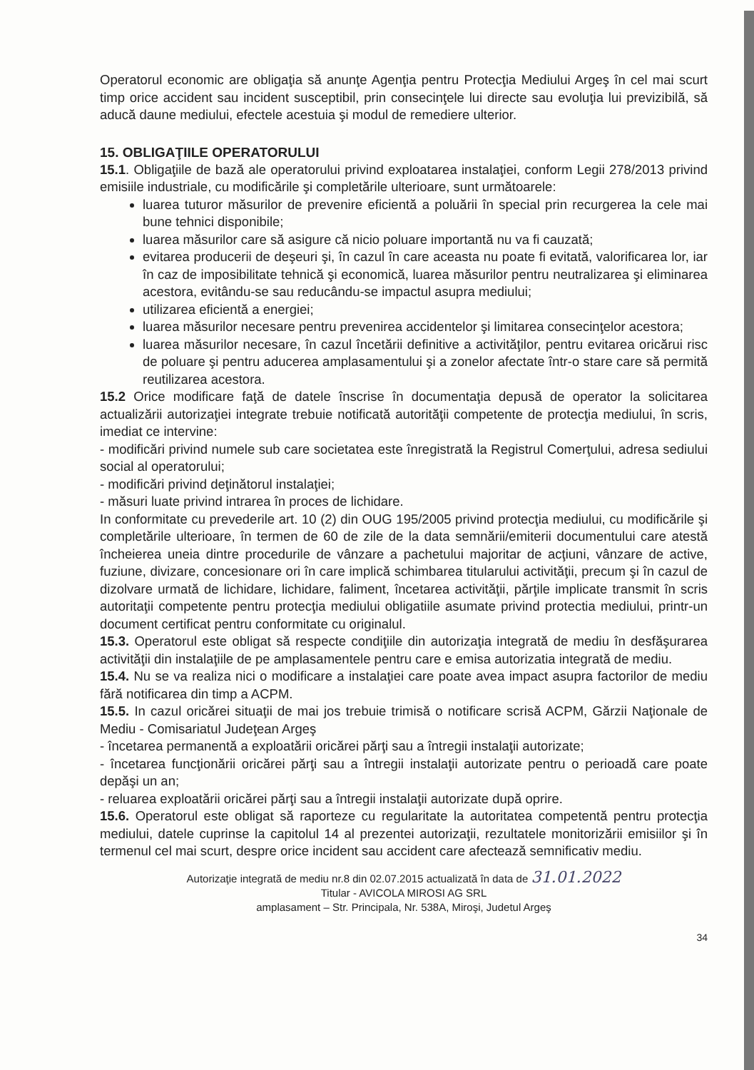Operatorul economic are obligaţia să anunţe Agenţia pentru Protecţia Mediului Argeş în cel mai scurt timp orice accident sau incident susceptibil, prin consecinţele lui directe sau evoluţia lui previzibilă, să aducă daune mediului, efectele acestuia şi modul de remediere ulterior.
15. OBLIGAŢIILE OPERATORULUI
15.1. Obligaţiile de bază ale operatorului privind exploatarea instalaţiei, conform Legii 278/2013 privind emisiile industriale, cu modificările şi completările ulterioare, sunt următoarele:
luarea tuturor măsurilor de prevenire eficientă a poluării în special prin recurgerea la cele mai bune tehnici disponibile;
luarea măsurilor care să asigure că nicio poluare importantă nu va fi cauzată;
evitarea producerii de deşeuri şi, în cazul în care aceasta nu poate fi evitată, valorificarea lor, iar în caz de imposibilitate tehnică şi economică, luarea măsurilor pentru neutralizarea şi eliminarea acestora, evitându-se sau reducându-se impactul asupra mediului;
utilizarea eficientă a energiei;
luarea măsurilor necesare pentru prevenirea accidentelor şi limitarea consecinţelor acestora;
luarea măsurilor necesare, în cazul încetării definitive a activităţilor, pentru evitarea oricărui risc de poluare şi pentru aducerea amplasamentului şi a zonelor afectate într-o stare care să permită reutilizarea acestora.
15.2 Orice modificare faţă de datele înscrise în documentaţia depusă de operator la solicitarea actualizării autorizaţiei integrate trebuie notificată autorităţii competente de protecţia mediului, în scris, imediat ce intervine:
- modificări privind numele sub care societatea este înregistrată la Registrul Comerţului, adresa sediului social al operatorului;
- modificări privind deţinătorul instalaţiei;
- măsuri luate privind intrarea în proces de lichidare.
In conformitate cu prevederile art. 10 (2) din OUG 195/2005 privind protecţia mediului, cu modificările şi completările ulterioare, în termen de 60 de zile de la data semnării/emiterii documentului care atestă încheierea uneia dintre procedurile de vânzare a pachetului majoritar de acţiuni, vânzare de active, fuziune, divizare, concesionare ori în care implică schimbarea titularului activităţii, precum şi în cazul de dizolvare urmată de lichidare, lichidare, faliment, încetarea activităţii, părţile implicate transmit în scris autoritaţii competente pentru protecţia mediului obligatiile asumate privind protectia mediului, printr-un document certificat pentru conformitate cu originalul.
15.3. Operatorul este obligat să respecte condiţiile din autorizaţia integrată de mediu în desfăşurarea activităţii din instalaţiile de pe amplasamentele pentru care e emisa autorizatia integrată de mediu.
15.4. Nu se va realiza nici o modificare a instalaţiei care poate avea impact asupra factorilor de mediu fără notificarea din timp a ACPM.
15.5. In cazul oricărei situaţii de mai jos trebuie trimisă o notificare scrisă ACPM, Gărzii Naţionale de Mediu - Comisariatul Judeţean Argeş
- încetarea permanentă a exploatării oricărei părţi sau a întregii instalaţii autorizate;
- încetarea funcţionării oricărei părţi sau a întregii instalaţii autorizate pentru o perioadă care poate depăşi un an;
- reluarea exploatării oricărei părţi sau a întregii instalaţii autorizate după oprire.
15.6. Operatorul este obligat să raporteze cu regularitate la autoritatea competentă pentru protecţia mediului, datele cuprinse la capitolul 14 al prezentei autorizaţii, rezultatele monitorizării emisiilor şi în termenul cel mai scurt, despre orice incident sau accident care afectează semnificativ mediu.
Autorizaţie integrată de mediu nr.8 din 02.07.2015 actualizată în data de 31.01.2022
Titular - AVICOLA MIROSI AG SRL
amplasament – Str. Principala, Nr. 538A, Miroşi, Judetul Argeş
34